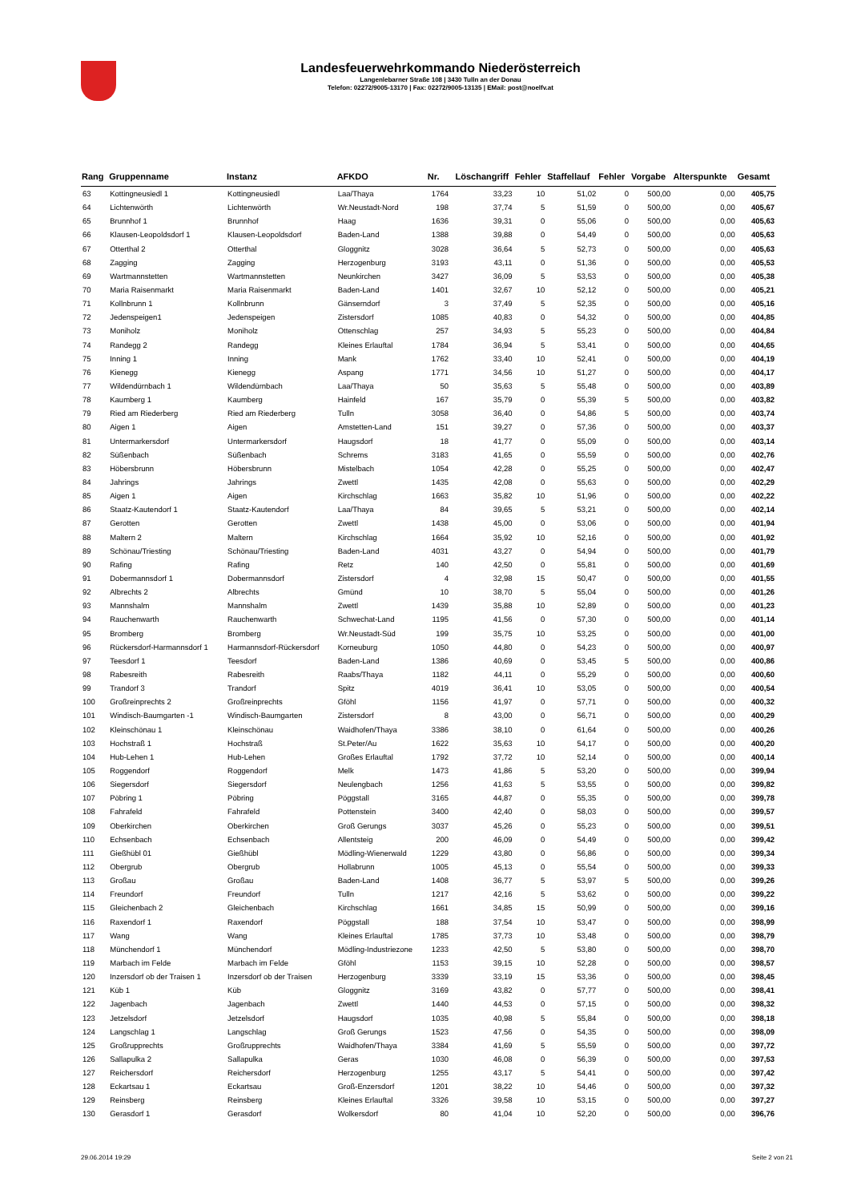Landesfeuerwehrkommando Niederösterreich
Langenlebarner Straße 108 | 3430 Tulln an der Donau
Telefon: 02272/9005-13170 | Fax: 02272/9005-13135 | EMail: post@noelfv.at
| Rang | Gruppenname | Instanz | AFKDO | Nr. | Löschangriff | Fehler | Staffellauf | Fehler | Vorgabe | Alterspunkte | Gesamt |
| --- | --- | --- | --- | --- | --- | --- | --- | --- | --- | --- | --- |
| 63 | Kottingneusiedl 1 | Kottingneusiedl | Laa/Thaya | 1764 | 33,23 | 10 | 51,02 | 0 | 500,00 | 0,00 | 405,75 |
| 64 | Lichtenwörth | Lichtenwörth | Wr.Neustadt-Nord | 198 | 37,74 | 5 | 51,59 | 0 | 500,00 | 0,00 | 405,67 |
| 65 | Brunnhof 1 | Brunnhof | Haag | 1636 | 39,31 | 0 | 55,06 | 0 | 500,00 | 0,00 | 405,63 |
| 66 | Klausen-Leopoldsdorf 1 | Klausen-Leopoldsdorf | Baden-Land | 1388 | 39,88 | 0 | 54,49 | 0 | 500,00 | 0,00 | 405,63 |
| 67 | Otterthal 2 | Otterthal | Gloggnitz | 3028 | 36,64 | 5 | 52,73 | 0 | 500,00 | 0,00 | 405,63 |
| 68 | Zagging | Zagging | Herzogenburg | 3193 | 43,11 | 0 | 51,36 | 0 | 500,00 | 0,00 | 405,53 |
| 69 | Wartmannstetten | Wartmannstetten | Neunkirchen | 3427 | 36,09 | 5 | 53,53 | 0 | 500,00 | 0,00 | 405,38 |
| 70 | Maria Raisenmarkt | Maria Raisenmarkt | Baden-Land | 1401 | 32,67 | 10 | 52,12 | 0 | 500,00 | 0,00 | 405,21 |
| 71 | Kollnbrunn 1 | Kollnbrunn | Gänserndorf | 3 | 37,49 | 5 | 52,35 | 0 | 500,00 | 0,00 | 405,16 |
| 72 | Jedenspeigen1 | Jedenspeigen | Zistersdorf | 1085 | 40,83 | 0 | 54,32 | 0 | 500,00 | 0,00 | 404,85 |
| 73 | Moniholz | Moniholz | Ottenschlag | 257 | 34,93 | 5 | 55,23 | 0 | 500,00 | 0,00 | 404,84 |
| 74 | Randegg 2 | Randegg | Kleines Erlauftal | 1784 | 36,94 | 5 | 53,41 | 0 | 500,00 | 0,00 | 404,65 |
| 75 | Inning 1 | Inning | Mank | 1762 | 33,40 | 10 | 52,41 | 0 | 500,00 | 0,00 | 404,19 |
| 76 | Kienegg | Kienegg | Aspang | 1771 | 34,56 | 10 | 51,27 | 0 | 500,00 | 0,00 | 404,17 |
| 77 | Wildendürnbach 1 | Wildendürnbach | Laa/Thaya | 50 | 35,63 | 5 | 55,48 | 0 | 500,00 | 0,00 | 403,89 |
| 78 | Kaumberg 1 | Kaumberg | Hainfeld | 167 | 35,79 | 0 | 55,39 | 5 | 500,00 | 0,00 | 403,82 |
| 79 | Ried am Riederberg | Ried am Riederberg | Tulln | 3058 | 36,40 | 0 | 54,86 | 5 | 500,00 | 0,00 | 403,74 |
| 80 | Aigen 1 | Aigen | Amstetten-Land | 151 | 39,27 | 0 | 57,36 | 0 | 500,00 | 0,00 | 403,37 |
| 81 | Untermarkersdorf | Untermarkersdorf | Haugsdorf | 18 | 41,77 | 0 | 55,09 | 0 | 500,00 | 0,00 | 403,14 |
| 82 | Süßenbach | Süßenbach | Schrems | 3183 | 41,65 | 0 | 55,59 | 0 | 500,00 | 0,00 | 402,76 |
| 83 | Höbersbrunn | Höbersbrunn | Mistelbach | 1054 | 42,28 | 0 | 55,25 | 0 | 500,00 | 0,00 | 402,47 |
| 84 | Jahrings | Jahrings | Zwettl | 1435 | 42,08 | 0 | 55,63 | 0 | 500,00 | 0,00 | 402,29 |
| 85 | Aigen 1 | Aigen | Kirchschlag | 1663 | 35,82 | 10 | 51,96 | 0 | 500,00 | 0,00 | 402,22 |
| 86 | Staatz-Kautendorf 1 | Staatz-Kautendorf | Laa/Thaya | 84 | 39,65 | 5 | 53,21 | 0 | 500,00 | 0,00 | 402,14 |
| 87 | Gerotten | Gerotten | Zwettl | 1438 | 45,00 | 0 | 53,06 | 0 | 500,00 | 0,00 | 401,94 |
| 88 | Maltern 2 | Maltern | Kirchschlag | 1664 | 35,92 | 10 | 52,16 | 0 | 500,00 | 0,00 | 401,92 |
| 89 | Schönau/Triesting | Schönau/Triesting | Baden-Land | 4031 | 43,27 | 0 | 54,94 | 0 | 500,00 | 0,00 | 401,79 |
| 90 | Rafing | Rafing | Retz | 140 | 42,50 | 0 | 55,81 | 0 | 500,00 | 0,00 | 401,69 |
| 91 | Dobermannsdorf 1 | Dobermannsdorf | Zistersdorf | 4 | 32,98 | 15 | 50,47 | 0 | 500,00 | 0,00 | 401,55 |
| 92 | Albrechts 2 | Albrechts | Gmünd | 10 | 38,70 | 5 | 55,04 | 0 | 500,00 | 0,00 | 401,26 |
| 93 | Mannshalm | Mannshalm | Zwettl | 1439 | 35,88 | 10 | 52,89 | 0 | 500,00 | 0,00 | 401,23 |
| 94 | Rauchenwarth | Rauchenwarth | Schwechat-Land | 1195 | 41,56 | 0 | 57,30 | 0 | 500,00 | 0,00 | 401,14 |
| 95 | Bromberg | Bromberg | Wr.Neustadt-Süd | 199 | 35,75 | 10 | 53,25 | 0 | 500,00 | 0,00 | 401,00 |
| 96 | Rückersdorf-Harmannsdorf 1 | Harmannsdorf-Rückersdorf | Korneuburg | 1050 | 44,80 | 0 | 54,23 | 0 | 500,00 | 0,00 | 400,97 |
| 97 | Teesdorf 1 | Teesdorf | Baden-Land | 1386 | 40,69 | 0 | 53,45 | 5 | 500,00 | 0,00 | 400,86 |
| 98 | Rabesreith | Rabesreith | Raabs/Thaya | 1182 | 44,11 | 0 | 55,29 | 0 | 500,00 | 0,00 | 400,60 |
| 99 | Trandorf 3 | Trandorf | Spitz | 4019 | 36,41 | 10 | 53,05 | 0 | 500,00 | 0,00 | 400,54 |
| 100 | Großreinprechts 2 | Großreinprechts | Gföhl | 1156 | 41,97 | 0 | 57,71 | 0 | 500,00 | 0,00 | 400,32 |
| 101 | Windisch-Baumgarten -1 | Windisch-Baumgarten | Zistersdorf | 8 | 43,00 | 0 | 56,71 | 0 | 500,00 | 0,00 | 400,29 |
| 102 | Kleinschönau 1 | Kleinschönau | Waidhofen/Thaya | 3386 | 38,10 | 0 | 61,64 | 0 | 500,00 | 0,00 | 400,26 |
| 103 | Hochstraß 1 | Hochstraß | St.Peter/Au | 1622 | 35,63 | 10 | 54,17 | 0 | 500,00 | 0,00 | 400,20 |
| 104 | Hub-Lehen 1 | Hub-Lehen | Großes Erlauftal | 1792 | 37,72 | 10 | 52,14 | 0 | 500,00 | 0,00 | 400,14 |
| 105 | Roggendorf | Roggendorf | Melk | 1473 | 41,86 | 5 | 53,20 | 0 | 500,00 | 0,00 | 399,94 |
| 106 | Siegersdorf | Siegersdorf | Neulengbach | 1256 | 41,63 | 5 | 53,55 | 0 | 500,00 | 0,00 | 399,82 |
| 107 | Pöbring 1 | Pöbring | Pöggstall | 3165 | 44,87 | 0 | 55,35 | 0 | 500,00 | 0,00 | 399,78 |
| 108 | Fahrafeld | Fahrafeld | Pottenstein | 3400 | 42,40 | 0 | 58,03 | 0 | 500,00 | 0,00 | 399,57 |
| 109 | Oberkirchen | Oberkirchen | Groß Gerungs | 3037 | 45,26 | 0 | 55,23 | 0 | 500,00 | 0,00 | 399,51 |
| 110 | Echsenbach | Echsenbach | Allentsteig | 200 | 46,09 | 0 | 54,49 | 0 | 500,00 | 0,00 | 399,42 |
| 111 | Gießhübl 01 | Gießhübl | Mödling-Wienerwald | 1229 | 43,80 | 0 | 56,86 | 0 | 500,00 | 0,00 | 399,34 |
| 112 | Obergrub | Obergrub | Hollabrunn | 1005 | 45,13 | 0 | 55,54 | 0 | 500,00 | 0,00 | 399,33 |
| 113 | Großau | Großau | Baden-Land | 1408 | 36,77 | 5 | 53,97 | 5 | 500,00 | 0,00 | 399,26 |
| 114 | Freundorf | Freundorf | Tulln | 1217 | 42,16 | 5 | 53,62 | 0 | 500,00 | 0,00 | 399,22 |
| 115 | Gleichenbach 2 | Gleichenbach | Kirchschlag | 1661 | 34,85 | 15 | 50,99 | 0 | 500,00 | 0,00 | 399,16 |
| 116 | Raxendorf 1 | Raxendorf | Pöggstall | 188 | 37,54 | 10 | 53,47 | 0 | 500,00 | 0,00 | 398,99 |
| 117 | Wang | Wang | Kleines Erlauftal | 1785 | 37,73 | 10 | 53,48 | 0 | 500,00 | 0,00 | 398,79 |
| 118 | Münchendorf 1 | Münchendorf | Mödling-Industriezone | 1233 | 42,50 | 5 | 53,80 | 0 | 500,00 | 0,00 | 398,70 |
| 119 | Marbach im Felde | Marbach im Felde | Gföhl | 1153 | 39,15 | 10 | 52,28 | 0 | 500,00 | 0,00 | 398,57 |
| 120 | Inzersdorf ob der Traisen 1 | Inzersdorf ob der Traisen | Herzogenburg | 3339 | 33,19 | 15 | 53,36 | 0 | 500,00 | 0,00 | 398,45 |
| 121 | Küb 1 | Küb | Gloggnitz | 3169 | 43,82 | 0 | 57,77 | 0 | 500,00 | 0,00 | 398,41 |
| 122 | Jagenbach | Jagenbach | Zwettl | 1440 | 44,53 | 0 | 57,15 | 0 | 500,00 | 0,00 | 398,32 |
| 123 | Jetzelsdorf | Jetzelsdorf | Haugsdorf | 1035 | 40,98 | 5 | 55,84 | 0 | 500,00 | 0,00 | 398,18 |
| 124 | Langschlag 1 | Langschlag | Groß Gerungs | 1523 | 47,56 | 0 | 54,35 | 0 | 500,00 | 0,00 | 398,09 |
| 125 | Großrupprechts | Großrupprechts | Waidhofen/Thaya | 3384 | 41,69 | 5 | 55,59 | 0 | 500,00 | 0,00 | 397,72 |
| 126 | Sallapulka 2 | Sallapulka | Geras | 1030 | 46,08 | 0 | 56,39 | 0 | 500,00 | 0,00 | 397,53 |
| 127 | Reichersdorf | Reichersdorf | Herzogenburg | 1255 | 43,17 | 5 | 54,41 | 0 | 500,00 | 0,00 | 397,42 |
| 128 | Eckartsau 1 | Eckartsau | Groß-Enzersdorf | 1201 | 38,22 | 10 | 54,46 | 0 | 500,00 | 0,00 | 397,32 |
| 129 | Reinsberg | Reinsberg | Kleines Erlauftal | 3326 | 39,58 | 10 | 53,15 | 0 | 500,00 | 0,00 | 397,27 |
| 130 | Gerasdorf 1 | Gerasdorf | Wolkersdorf | 80 | 41,04 | 10 | 52,20 | 0 | 500,00 | 0,00 | 396,76 |
29.06.2014 19:29 Seite 2 von 21